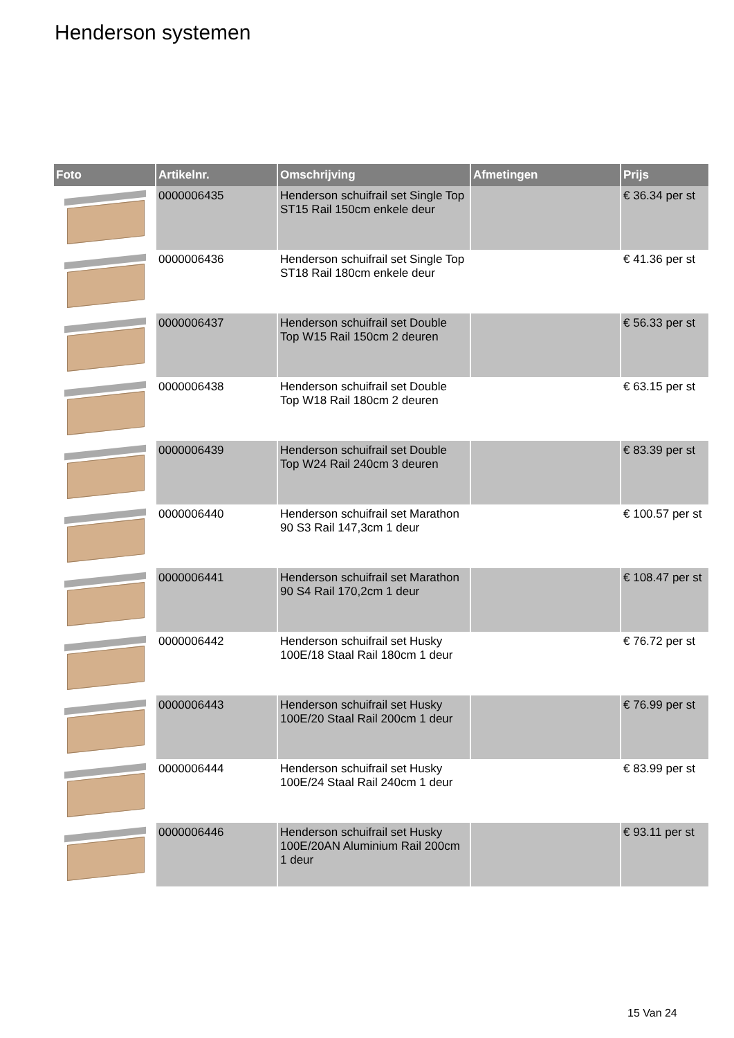Henderson systemen
| Foto | Artikelnr. | Omschrijving | Afmetingen | Prijs |
| --- | --- | --- | --- | --- |
| | 0000006435 | Henderson schuifrail set Single Top ST15 Rail 150cm enkele deur | | € 36.34 per st |
| | 0000006436 | Henderson schuifrail set Single Top ST18 Rail 180cm enkele deur | | € 41.36 per st |
| | 0000006437 | Henderson schuifrail set Double Top W15 Rail 150cm 2 deuren | | € 56.33 per st |
| | 0000006438 | Henderson schuifrail set Double Top W18 Rail 180cm 2 deuren | | € 63.15 per st |
| | 0000006439 | Henderson schuifrail set Double Top W24 Rail 240cm 3 deuren | | € 83.39 per st |
| | 0000006440 | Henderson schuifrail set Marathon 90 S3 Rail 147,3cm 1 deur | | € 100.57 per st |
| | 0000006441 | Henderson schuifrail set Marathon 90 S4 Rail 170,2cm 1 deur | | € 108.47 per st |
| | 0000006442 | Henderson schuifrail set Husky 100E/18 Staal Rail 180cm 1 deur | | € 76.72 per st |
| | 0000006443 | Henderson schuifrail set Husky 100E/20 Staal Rail 200cm 1 deur | | € 76.99 per st |
| | 0000006444 | Henderson schuifrail set Husky 100E/24 Staal Rail 240cm 1 deur | | € 83.99 per st |
| | 0000006446 | Henderson schuifrail set Husky 100E/20AN Aluminium Rail 200cm 1 deur | | € 93.11 per st |
15 Van 24